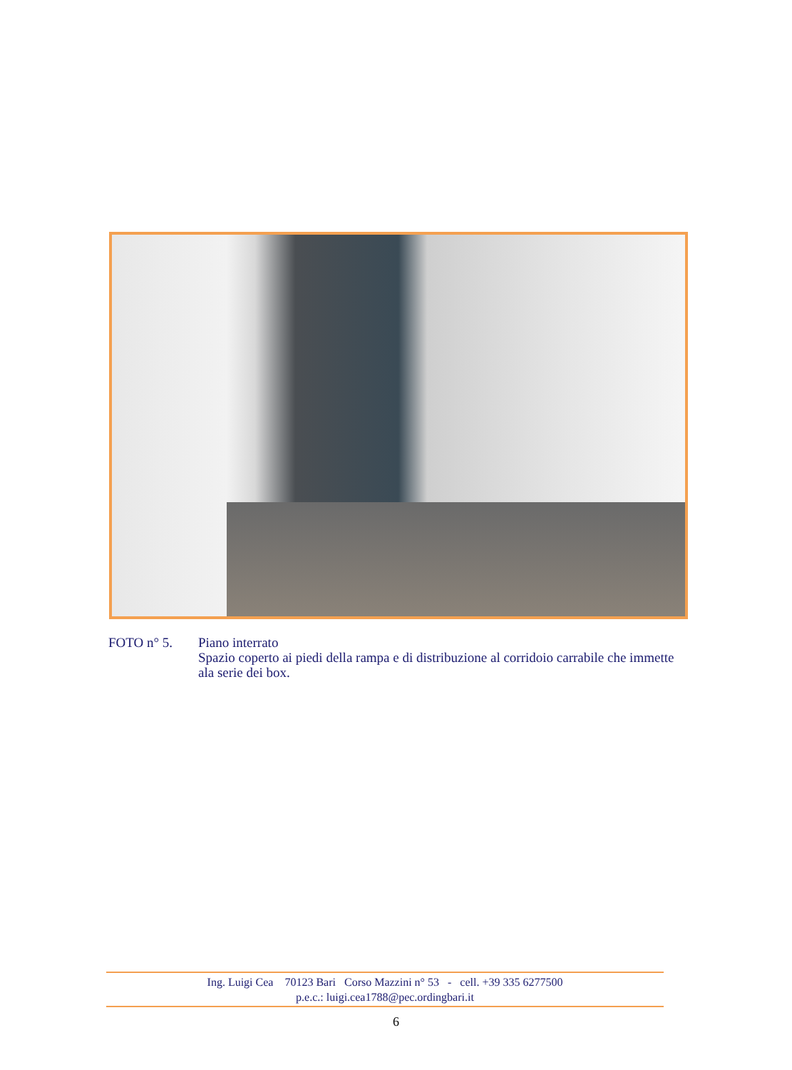FOTO n° 5. Piano interrato
Spazio coperto ai piedi della rampa e di distribuzione al corridoio carrabile che immette ala serie dei box.
Ing. Luigi Cea 70123 Bari Corso Mazzini n° 53 - cell. +39 335 6277500
p.e.c.: luigi.cea1788@pec.ordingbari.it
6